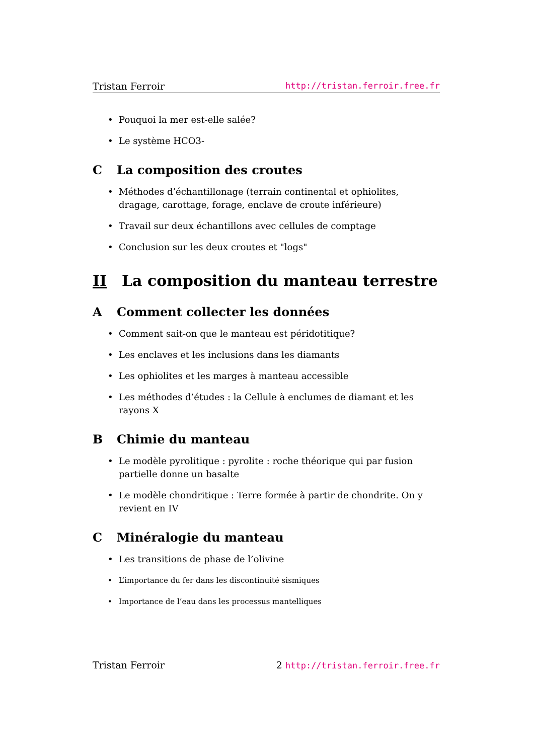Tristan Ferroir http://tristan.ferroir.free.fr
• Pouquoi la mer est-elle salée?
• Le système HCO3-
C La composition des croutes
• Méthodes d’échantillonage (terrain continental et ophiolites, dragage, carottage, forage, enclave de croute inférieure)
• Travail sur deux échantillons avec cellules de comptage
• Conclusion sur les deux croutes et "logs"
II La composition du manteau terrestre
A Comment collecter les données
• Comment sait-on que le manteau est péridotitique?
• Les enclaves et les inclusions dans les diamants
• Les ophiolites et les marges à manteau accessible
• Les méthodes d’études : la Cellule à enclumes de diamant et les rayons X
B Chimie du manteau
• Le modèle pyrolitique : pyrolite : roche théorique qui par fusion partielle donne un basalte
• Le modèle chondritique : Terre formée à partir de chondrite. On y revient en IV
C Minéralogie du manteau
• Les transitions de phase de l’olivine
• L’importance du fer dans les discontinuité sismiques
• Importance de l’eau dans les processus mantelliques
Tristan Ferroir 2 http://tristan.ferroir.free.fr